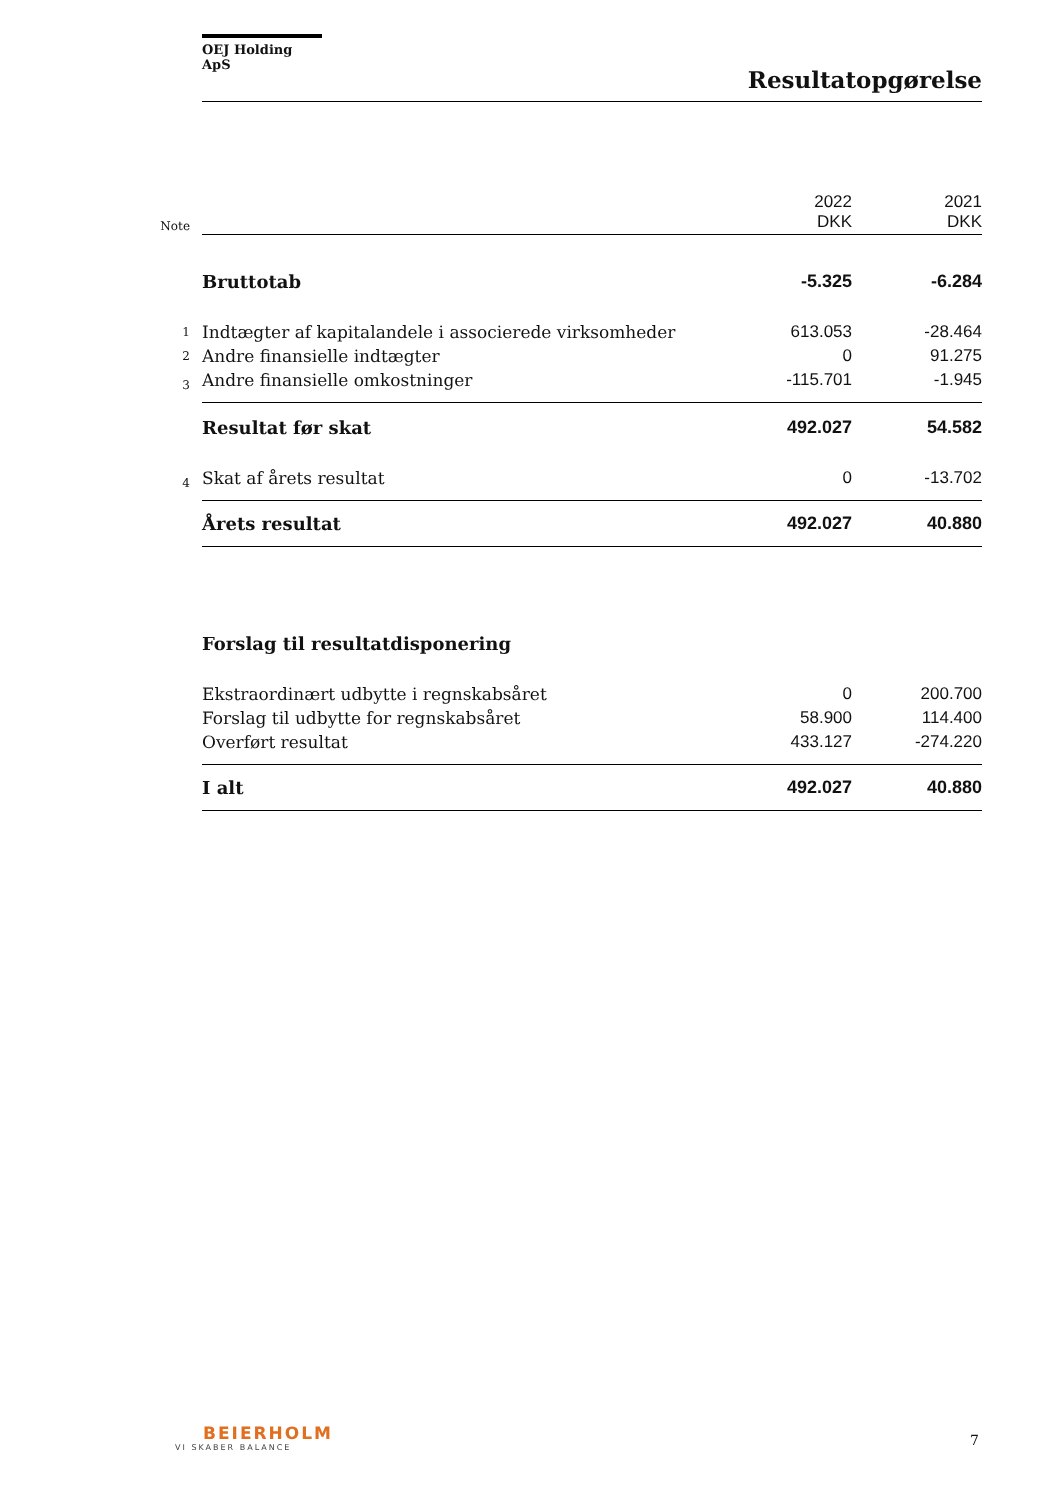OEJ Holding ApS
Resultatopgørelse
| Note | | 2022 DKK | 2021 DKK |
| | Bruttotab | -5.325 | -6.284 |
| 1 | Indtægter af kapitalandele i associerede virksomheder | 613.053 | -28.464 |
| 2 | Andre finansielle indtægter | 0 | 91.275 |
| 3 | Andre finansielle omkostninger | -115.701 | -1.945 |
| | Resultat før skat | 492.027 | 54.582 |
| 4 | Skat af årets resultat | 0 | -13.702 |
| | Årets resultat | 492.027 | 40.880 |
| | Forslag til resultatdisponering | | |
| | Ekstraordinært udbytte i regnskabsåret | 0 | 200.700 |
| | Forslag til udbytte for regnskabsåret | 58.900 | 114.400 |
| | Overført resultat | 433.127 | -274.220 |
| | I alt | 492.027 | 40.880 |
BEIERHOLM
VI SKABER BALANCE
7